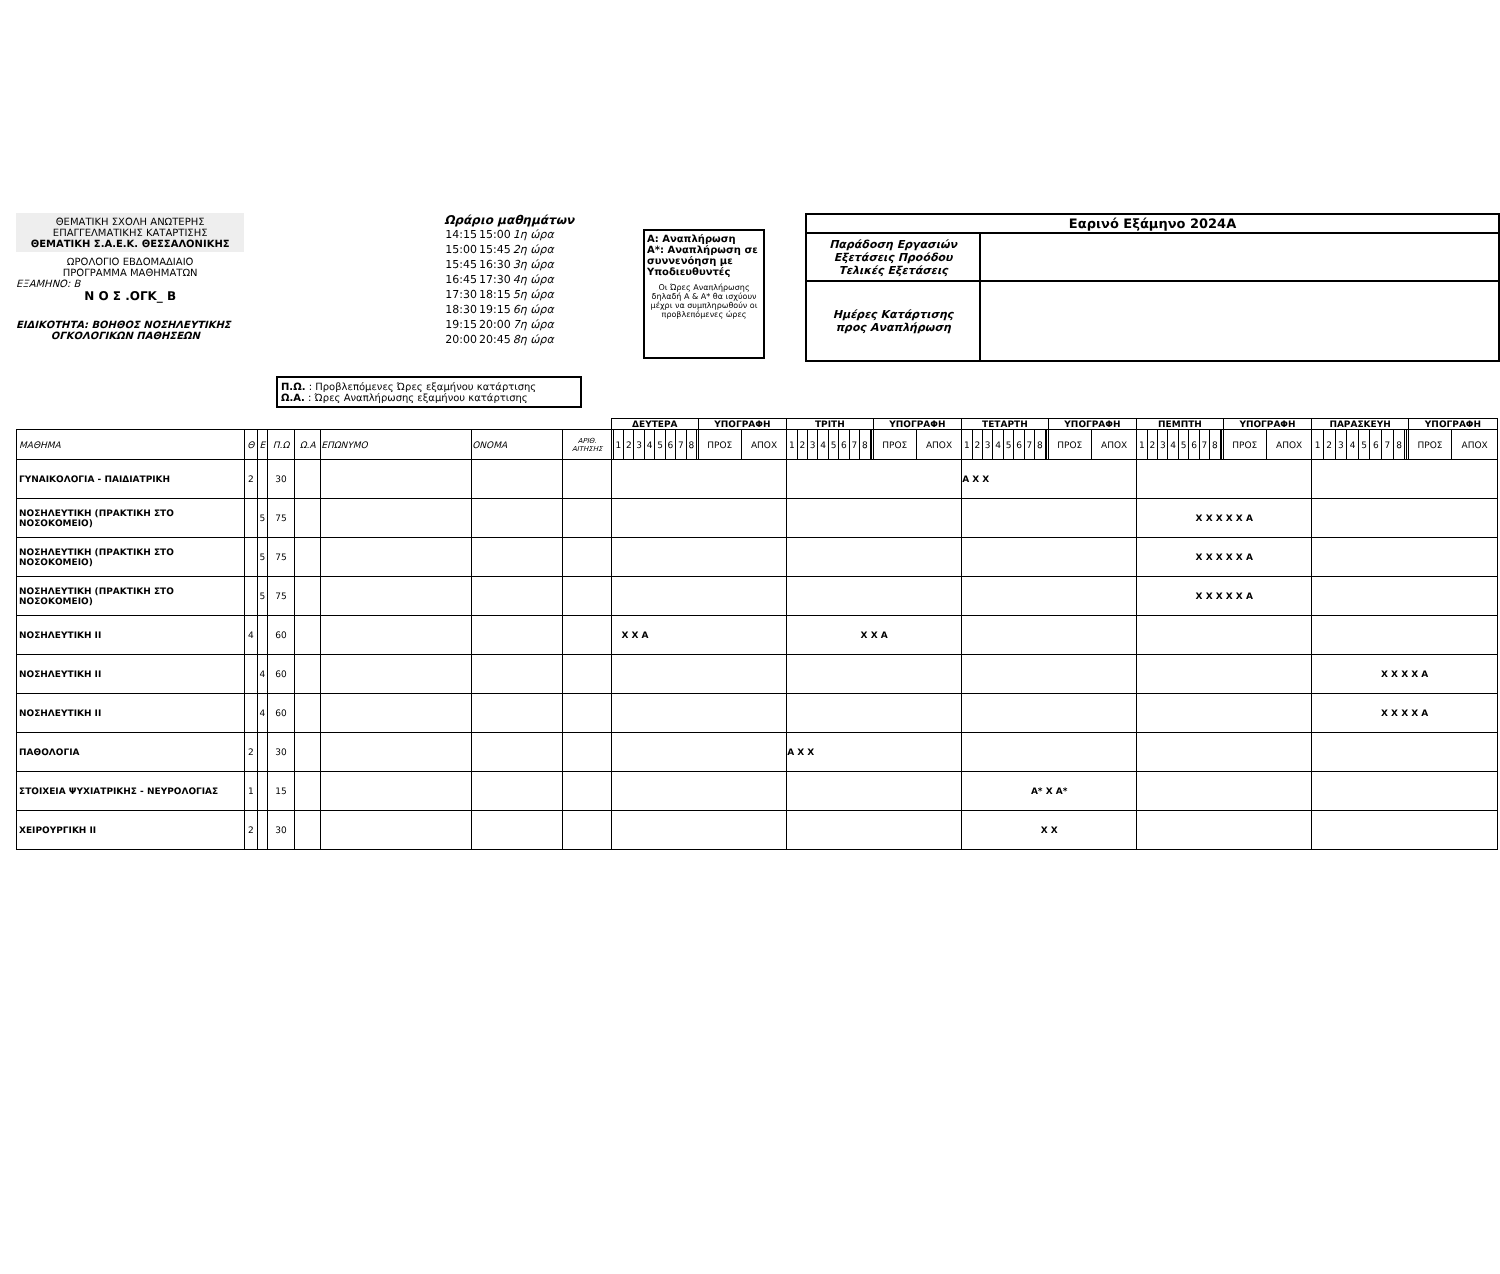ΘΕΜΑΤΙΚΗ ΣΧΟΛΗ ΑΝΩΤΕΡΗΣ
ΕΠΑΓΓΕΛΜΑΤΙΚΗΣ ΚΑΤΑΡΤΙΣΗΣ
ΘΕΜΑΤΙΚΗ Σ.Α.Ε.Κ. ΘΕΣΣΑΛΟΝΙΚΗΣ
ΩΡΟΛΟΓΙΟ ΕΒΔΟΜΑΔΙΑΙΟ
ΠΡΟΓΡΑΜΜΑ ΜΑΘΗΜΑΤΩΝ
ΕΞΑΜΗΝΟ: Β
Ν Ο Σ .ΟΓΚ_ Β
ΕΙΔΙΚΟΤΗΤΑ: ΒΟΗΘΟΣ ΝΟΣΗΛΕΥΤΙΚΗΣ
ΟΓΚΟΛΟΓΙΚΩΝ ΠΑΘΗΣΕΩΝ
Ωράριο μαθημάτων
| 14:15 | 15:00 | 1η ώρα |
| 15:00 | 15:45 | 2η ώρα |
| 15:45 | 16:30 | 3η ώρα |
| 16:45 | 17:30 | 4η ώρα |
| 17:30 | 18:15 | 5η ώρα |
| 18:30 | 19:15 | 6η ώρα |
| 19:15 | 20:00 | 7η ώρα |
| 20:00 | 20:45 | 8η ώρα |
Α: Αναπλήρωση
Α*: Αναπλήρωση σε συννενόηση με Υποδιευθυντές
Οι Ώρες Αναπλήρωσης δηλαδή Α & Α* θα ισχύουν μέχρι να συμπληρωθούν οι προβλεπόμενες ώρες
| Εαρινό Εξάμηνο 2024Α | |
| --- | --- |
| Παράδοση Εργασιών Εξετάσεις Προόδου Τελικές Εξετάσεις | |
| Ημέρες Κατάρτισης προς Αναπλήρωση | |
Π.Ω. : Προβλεπόμενες Ώρες εξαμήνου κατάρτισης
Ω.Α. : Ώρες Αναπλήρωσης εξαμήνου κατάρτισης
| | | | | | | | | ΔΕΥΤΕΡΑ | | | | | | | | | | ΥΠΟΓΡΑΦΗ | | ΤΡΙΤΗ | | | | | | | | | | ΥΠΟΓΡΑΦΗ | | ΤΕΤΑΡΤΗ | | | | | | | | | | ΥΠΟΓΡΑΦΗ | | ΠΕΜΠΤΗ | | | | | | | | | | ΥΠΟΓΡΑΦΗ | | ΠΑΡΑΣΚΕΥΗ | | | | | | | | | | ΥΠΟΓΡΑΦΗ | |
| ΜΑΘΗΜΑ | Θ | Ε | Π.Ω | Ω.Α | ΕΠΩΝΥΜΟ | ΟΝΟΜΑ | ΑΡΙΘ. ΑΙΤΗΣΗΣ | | 1 | 2 | 3 | 4 | 5 | 6 | 7 | 8 | | ΠΡΟΣ | ΑΠΟΧ | 1 | 2 | 3 | 4 | 5 | 6 | 7 | 8 | | | ΠΡΟΣ | ΑΠΟΧ | 1 | 2 | 3 | 4 | 5 | 6 | 7 | 8 | | | ΠΡΟΣ | ΑΠΟΧ | 1 | 2 | 3 | 4 | 5 | 6 | 7 | 8 | | | ΠΡΟΣ | ΑΠΟΧ | 1 | 2 | 3 | 4 | 5 | 6 | 7 | 8 | | | ΠΡΟΣ | ΑΠΟΧ |
| ΓΥΝΑΙΚΟΛΟΓΙΑ - ΠΑΙΔΙΑΤΡΙΚΗ | 2 | | 30 | | | | | | | | | | | | | | | | | | | | | | | | | | | | | Α Χ Χ | | | | | | | | | | | | | | | | | | | | | | | | | | | | | | | | | | | |
| ΝΟΣΗΛΕΥΤΙΚΗ (ΠΡΑΚΤΙΚΗ ΣΤΟ ΝΟΣΟΚΟΜΕΙΟ) | | 5 | 75 | | | | | | | | | | | | | | | | | | | | | | | | | | | | | | | | | | | | | | | | | Χ Χ Χ Χ Χ Α | | | | | | | | | | | | | | | | | | | | | | | |
| ΝΟΣΗΛΕΥΤΙΚΗ (ΠΡΑΚΤΙΚΗ ΣΤΟ ΝΟΣΟΚΟΜΕΙΟ) | | 5 | 75 | | | | | | | | | | | | | | | | | | | | | | | | | | | | | | | | | | | | | | | | | Χ Χ Χ Χ Χ Α | | | | | | | | | | | | | | | | | | | | | | | |
| ΝΟΣΗΛΕΥΤΙΚΗ (ΠΡΑΚΤΙΚΗ ΣΤΟ ΝΟΣΟΚΟΜΕΙΟ) | | 5 | 75 | | | | | | | | | | | | | | | | | | | | | | | | | | | | | | | | | | | | | | | | | Χ Χ Χ Χ Χ Α | | | | | | | | | | | | | | | | | | | | | | | |
| ΝΟΣΗΛΕΥΤΙΚΗ ΙΙ | 4 | | 60 | | | | | Χ Χ Α | | | | | | | | | | | | Χ Χ Α | | | | | | | | | | | | | | | | | | | | | | | | | | | | | | | | | | | | | | | | | | | | | | | |
| ΝΟΣΗΛΕΥΤΙΚΗ ΙΙ | | 4 | 60 | | | | | | | | | | | | | | | | | | | | | | | | | | | | | | | | | | | | | | | | | | | | | | | | | | | | | Χ Χ Χ Χ Α | | | | | | | | | | | |
| ΝΟΣΗΛΕΥΤΙΚΗ ΙΙ | | 4 | 60 | | | | | | | | | | | | | | | | | | | | | | | | | | | | | | | | | | | | | | | | | | | | | | | | | | | | | Χ Χ Χ Χ Α | | | | | | | | | | | |
| ΠΑΘΟΛΟΓΙΑ | 2 | | 30 | | | | | | | | | | | | | | | | | Α Χ Χ | | | | | | | | | | | | | | | | | | | | | | | | | | | | | | | | | | | | | | | | | | | | | | | |
| ΣΤΟΙΧΕΙΑ ΨΥΧΙΑΤΡΙΚΗΣ - ΝΕΥΡΟΛΟΓΙΑΣ | 1 | | 15 | | | | | | | | | | | | | | | | | | | | | | | | | | | | | Α* Χ Α* | | | | | | | | | | | | | | | | | | | | | | | | | | | | | | | | | | | |
| ΧΕΙΡΟΥΡΓΙΚΗ ΙΙ | 2 | | 30 | | | | | | | | | | | | | | | | | | | | | | | | | | | | | Χ Χ | | | | | | | | | | | | | | | | | | | | | | | | | | | | | | | | | | | |